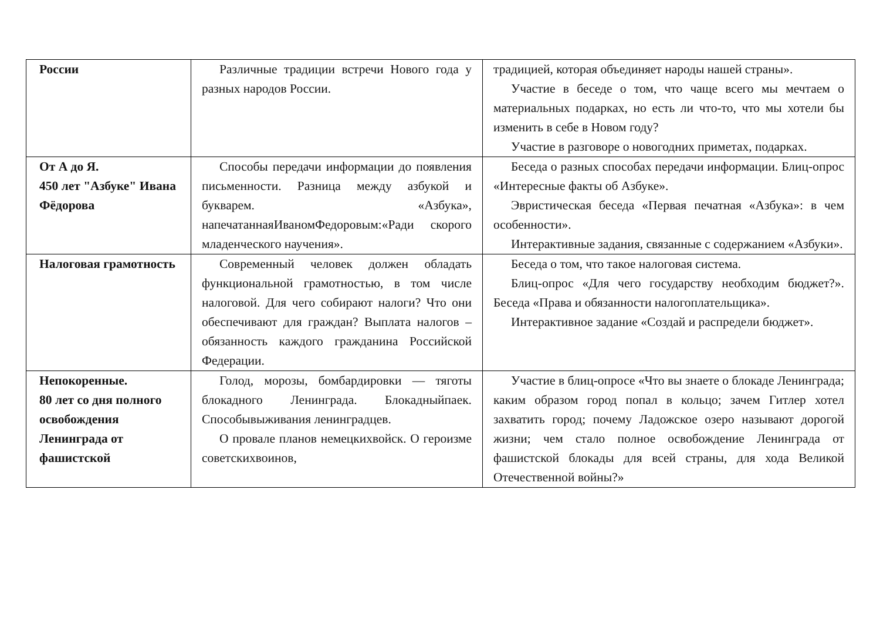| России | Различные традиции встречи Нового года у разных народов России. | традицией, которая объединяет народы нашей страны». Участие в беседе о том, что чаще всего мы мечтаем о материальных подарках, но есть ли что-то, что мы хотели бы изменить в себе в Новом году? Участие в разговоре о новогодних приметах, подарках. |
| От А до Я. 450 лет "Азбуке" Ивана Фёдорова | Способы передачи информации до появления письменности. Разница между азбукой и букварем. «Азбука», напечатаннаяИваномФедоровым:«Ради скорого младенческого научения». | Беседа о разных способах передачи информации. Блиц-опрос «Интересные факты об Азбуке». Эвристическая беседа «Первая печатная «Азбука»: в чем особенности». Интерактивные задания, связанные с содержанием «Азбуки». |
| Налоговая грамотность | Современный человек должен обладать функциональной грамотностью, в том числе налоговой. Для чего собирают налоги? Что они обеспечивают для граждан? Выплата налогов – обязанность каждого гражданина Российской Федерации. | Беседа о том, что такое налоговая система. Блиц-опрос «Для чего государству необходим бюджет?». Беседа «Права и обязанности налогоплательщика». Интерактивное задание «Создай и распредели бюджет». |
| Непокоренные. 80 лет со дня полного освобождения Ленинграда от фашистской | Голод, морозы, бомбардировки — тяготы блокадного Ленинграда. Блокадныйпаек. Способывыживания ленинградцев. О провале планов немецкихвойск. О героизме советскихвоинов, | Участие в блиц-опросе «Что вы знаете о блокаде Ленинграда; каким образом город попал в кольцо; зачем Гитлер хотел захватить город; почему Ладожское озеро называют дорогой жизни; чем стало полное освобождение Ленинграда от фашистской блокады для всей страны, для хода Великой Отечественной войны?» |